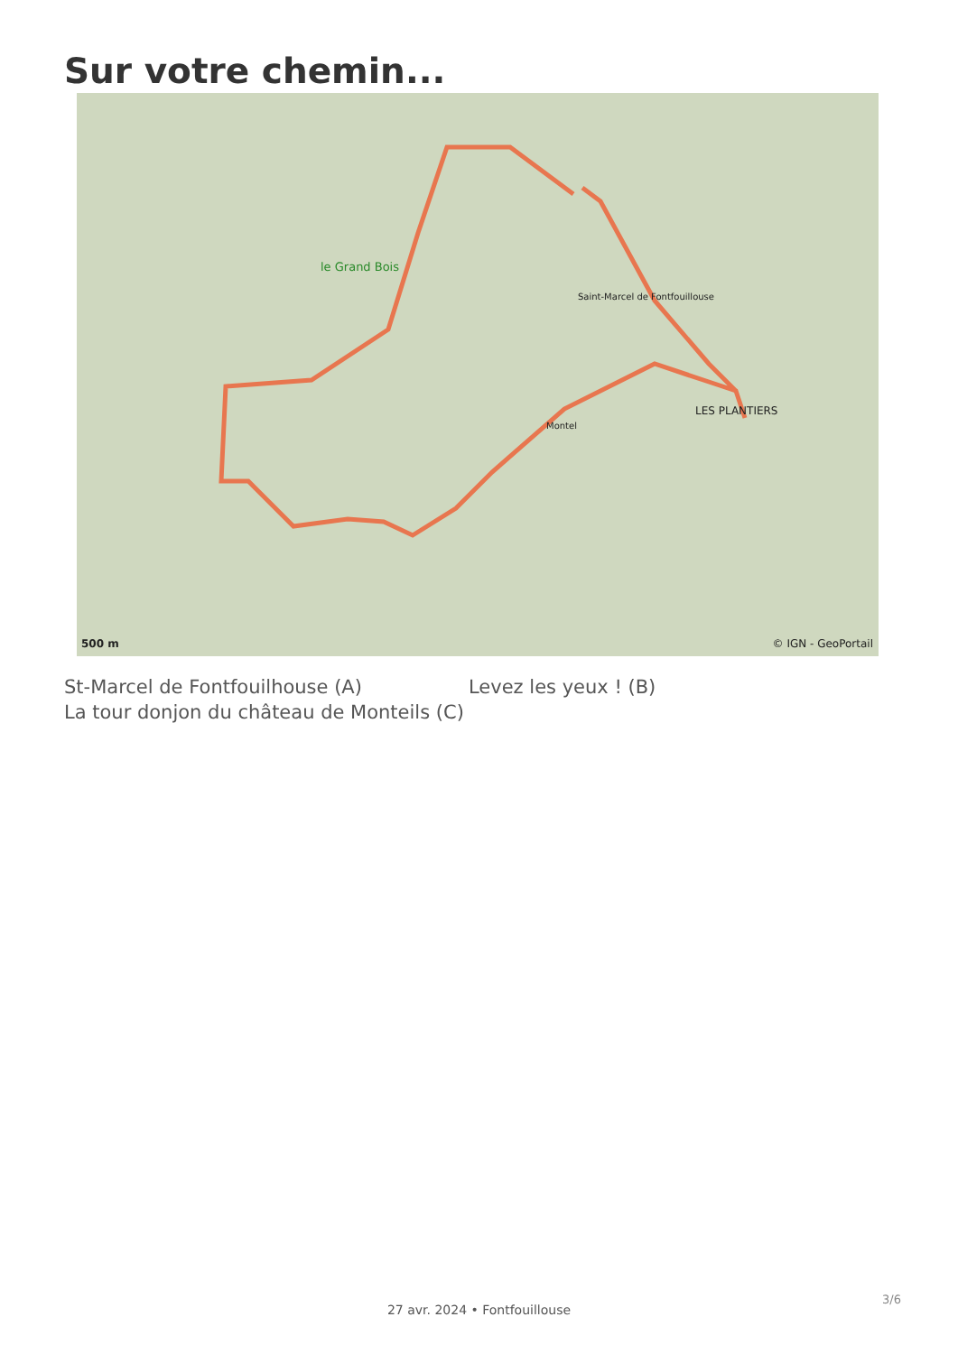Sur votre chemin...
le Grand Bois
Saint-Marcel de Fontfouillouse
LES PLANTIERS
Montel
500 m © IGN - GeoPortail
St-Marcel de Fontfouilhouse (A)
La tour donjon du château de Monteils (C)
Levez les yeux ! (B)
3/6
27 avr. 2024 • Fontfouillouse